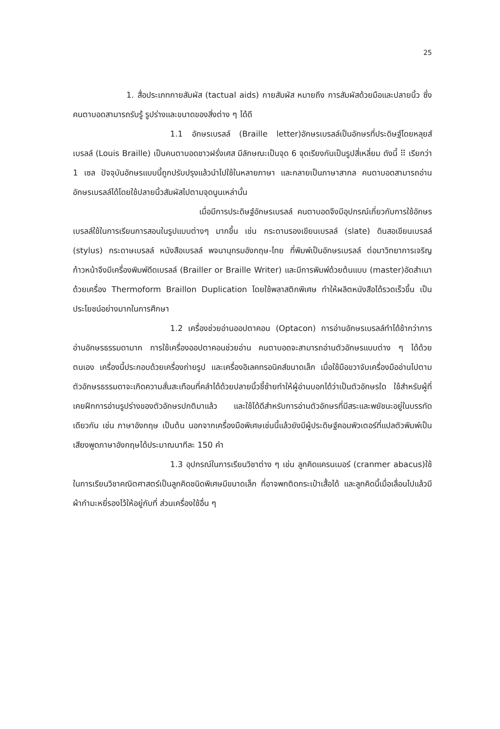25
1. สื่อประเภทกายสัมผัส (tactual aids) กายสัมผัส หมายถึง การสัมผัสด้วยมือและปลายนิ้ว ซึ่งคนตาบอดสามารถรับรู้ รูปร่างและขนาดของสิ่งต่าง ๆ ได้ดี
1.1 อักษรเบรลล์ (Braille letter)อักษรเบรลล์เป็นอักษรที่ประดิษฐ์โดยหลุยส์ เบรลล์ (Louis Braille) เป็นคนตาบอดชาวฝรั่งเศส มีลักษณะเป็นจุด 6 จุดเรียงกันเป็นรูปสี่เหลี่ยม ดังนี้ ⠿ เรียกว่า 1 เซล ปัจจุบันอักษรแบบนี้ถูกปรับปรุงแล้วนำไปใช้ในหลายภาษา และกลายเป็นภาษาสากล คนตาบอดสามารถอ่านอักษรเบรลล์ได้โดยใช้ปลายนิ้วสัมผัสไปตามจุดนูนเหล่านั้น
เมื่อมีการประดิษฐ์อักษรเบรลล์ คนตาบอดจึงมีอุปกรณ์เกี่ยวกับการใช้อักษรเบรลล์ใช้ในการเรียนการสอนในรูปแบบต่างๆ มากขึ้น เช่น กระดานรองเขียนเบรลล์ (slate) ดินสอเขียนเบรลล์ (stylus) กระดาษเบรลล์ หนังสือเบรลล์ พจนานุกรมอังกฤษ-ไทย ที่พิมพ์เป็นอักษรเบรลล์ ต่อมาวิทยาการเจริญก้าวหน้าจึงมีเครื่องพิมพ์ดีดเบรลล์ (Brailler or Braille Writer) และมีการพิมพ์ด้วยต้นแบบ (master)อัดสำเนาด้วยเครื่อง Thermoform Braillon Duplication โดยใช้พลาสติกพิเศษ ทำให้ผลิตหนังสือได้รวดเร็วขึ้น เป็นประโยชน์อย่างมากในการศึกษา
1.2 เครื่องช่วยอ่านออปตาคอน (Optacon) การอ่านอักษรเบรลล์ทำได้ช้ากว่าการอ่านอักษรธรรมดามาก การใช้เครื่องออปตาคอนช่วยอ่าน คนตาบอดจะสามารถอ่านตัวอักษรแบบต่าง ๆ ได้ด้วยตนเอง เครื่องนี้ประกอบด้วยเครื่องถ่ายรูป และเครื่องอิเลคทรอนิคส์ขนาดเล็ก เมื่อใช้มือขวาจับเครื่องมืออ่านไปตามตัวอักษรธรรมดาจะเกิดความสั่นสะเทือนที่คลำได้ด้วยปลายนิ้วชี้ซ้ายทำให้ผู้อ่านบอกได้ว่าเป็นตัวอักษรใด ใช้สำหรับผู้ที่เคยฝึกการอ่านรูปร่างของตัวอักษรปกติมาแล้ว และใช้ได้ดีสำหรับการอ่านตัวอักษรที่มีสระและพยัชนะอยู่ในบรรทัดเดียวกัน เช่น ภาษาอังกฤษ เป็นต้น นอกจากเครื่องมือพิเศษเช่นนี้แล้วยังมีผู้ประดิษฐ์คอมพิวเตอร์ที่แปลตัวพิมพ์เป็นเสียงพูดภาษาอังกฤษได้ประมาณนาทีละ 150 คำ
1.3 อุปกรณ์ในการเรียนวิชาต่าง ๆ เช่น ลูกคิดแครนเมอร์ (cranmer abacus)ใช้ในการเรียนวิชาคณิตศาสตร์เป็นลูกคิดชนิดพิเศษมีขนาดเล็ก ที่อาจพกติดกระเป๋าเสื้อได้ และลูกคิดนี้เมื่อเลื่อนไปแล้วมีผ้ากำมะหยี่รองไว้ให้อยู่กับที่ ส่วนเครื่องใช้อื่น ๆ